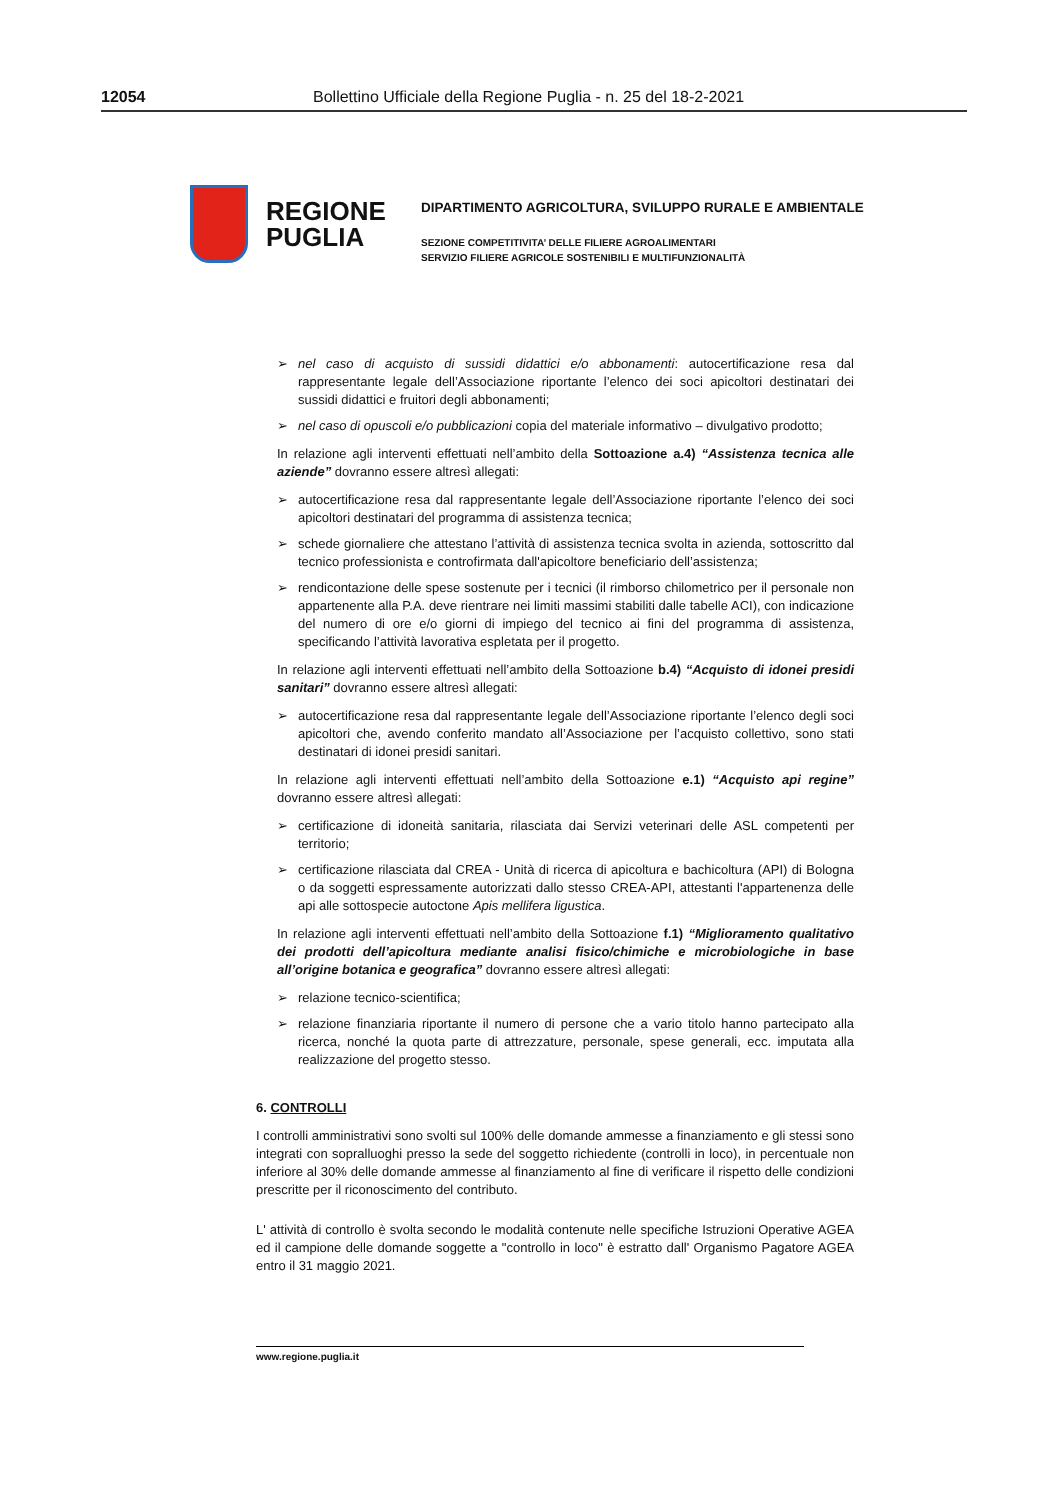12054 Bollettino Ufficiale della Regione Puglia - n. 25 del 18-2-2021
REGIONE
PUGLIA
DIPARTIMENTO AGRICOLTURA, SVILUPPO RURALE E AMBIENTALE
SEZIONE COMPETITIVITA’ DELLE FILIERE AGROALIMENTARI
SERVIZIO FILIERE AGRICOLE SOSTENIBILI E MULTIFUNZIONALITÀ
➢ nel caso di acquisto di sussidi didattici e/o abbonamenti: autocertificazione resa dal rappresentante legale dell’Associazione riportante l’elenco dei soci apicoltori destinatari dei sussidi didattici e fruitori degli abbonamenti;
➢ nel caso di opuscoli e/o pubblicazioni copia del materiale informativo – divulgativo prodotto;
In relazione agli interventi effettuati nell’ambito della Sottoazione a.4) “Assistenza tecnica alle aziende” dovranno essere altresì allegati:
➢ autocertificazione resa dal rappresentante legale dell’Associazione riportante l’elenco dei soci apicoltori destinatari del programma di assistenza tecnica;
➢ schede giornaliere che attestano l’attività di assistenza tecnica svolta in azienda, sottoscritto dal tecnico professionista e controfirmata dall'apicoltore beneficiario dell’assistenza;
➢ rendicontazione delle spese sostenute per i tecnici (il rimborso chilometrico per il personale non appartenente alla P.A. deve rientrare nei limiti massimi stabiliti dalle tabelle ACI), con indicazione del numero di ore e/o giorni di impiego del tecnico ai fini del programma di assistenza, specificando l’attività lavorativa espletata per il progetto.
In relazione agli interventi effettuati nell’ambito della Sottoazione b.4) “Acquisto di idonei presidi sanitari” dovranno essere altresì allegati:
➢ autocertificazione resa dal rappresentante legale dell’Associazione riportante l’elenco degli soci apicoltori che, avendo conferito mandato all’Associazione per l’acquisto collettivo, sono stati destinatari di idonei presidi sanitari.
In relazione agli interventi effettuati nell’ambito della Sottoazione e.1) “Acquisto api regine” dovranno essere altresì allegati:
➢ certificazione di idoneità sanitaria, rilasciata dai Servizi veterinari delle ASL competenti per territorio;
➢ certificazione rilasciata dal CREA - Unità di ricerca di apicoltura e bachicoltura (API) di Bologna o da soggetti espressamente autorizzati dallo stesso CREA-API, attestanti l'appartenenza delle api alle sottospecie autoctone Apis mellifera ligustica.
In relazione agli interventi effettuati nell’ambito della Sottoazione f.1) “Miglioramento qualitativo dei prodotti dell’apicoltura mediante analisi fisico/chimiche e microbiologiche in base all’origine botanica e geografica” dovranno essere altresì allegati:
➢ relazione tecnico-scientifica;
➢ relazione finanziaria riportante il numero di persone che a vario titolo hanno partecipato alla ricerca, nonché la quota parte di attrezzature, personale, spese generali, ecc. imputata alla realizzazione del progetto stesso.
6. CONTROLLI
I controlli amministrativi sono svolti sul 100% delle domande ammesse a finanziamento e gli stessi sono integrati con sopralluoghi presso la sede del soggetto richiedente (controlli in loco), in percentuale non inferiore al 30% delle domande ammesse al finanziamento al fine di verificare il rispetto delle condizioni prescritte per il riconoscimento del contributo.
L' attività di controllo è svolta secondo le modalità contenute nelle specifiche Istruzioni Operative AGEA ed il campione delle domande soggette a "controllo in loco" è estratto dall' Organismo Pagatore AGEA entro il 31 maggio 2021.
www.regione.puglia.it